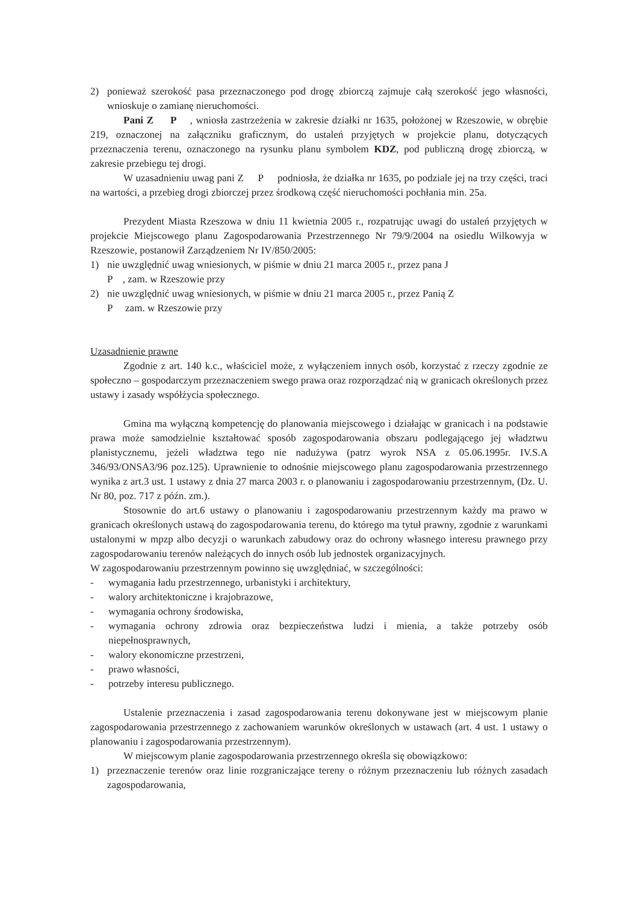2) ponieważ szerokość pasa przeznaczonego pod drogę zbiorczą zajmuje całą szerokość jego własności, wnioskuje o zamianę nieruchomości.
Pani Z P , wniosła zastrzeżenia w zakresie działki nr 1635, położonej w Rzeszowie, w obrębie 219, oznaczonej na załączniku graficznym, do ustaleń przyjętych w projekcie planu, dotyczących przeznaczenia terenu, oznaczonego na rysunku planu symbolem KDZ, pod publiczną drogę zbiorczą, w zakresie przebiegu tej drogi.
W uzasadnieniu uwag pani Z P podniosła, że działka nr 1635, po podziale jej na trzy części, traci na wartości, a przebieg drogi zbiorczej przez środkową część nieruchomości pochłania min. 25a.
Prezydent Miasta Rzeszowa w dniu 11 kwietnia 2005 r., rozpatrując uwagi do ustaleń przyjętych w projekcie Miejscowego planu Zagospodarowania Przestrzennego Nr 79/9/2004 na osiedlu Wilkowyja w Rzeszowie, postanowił Zarządzeniem Nr IV/850/2005:
1) nie uwzględnić uwag wniesionych, w piśmie w dniu 21 marca 2005 r., przez pana J
P , zam. w Rzeszowie przy
2) nie uwzględnić uwag wniesionych, w piśmie w dniu 21 marca 2005 r., przez Panią Z
P zam. w Rzeszowie przy
Uzasadnienie prawne
Zgodnie z art. 140 k.c., właściciel może, z wyłączeniem innych osób, korzystać z rzeczy zgodnie ze społeczno – gospodarczym przeznaczeniem swego prawa oraz rozporządzać nią w granicach określonych przez ustawy i zasady współżycia społecznego.
Gmina ma wyłączną kompetencję do planowania miejscowego i działając w granicach i na podstawie prawa może samodzielnie kształtować sposób zagospodarowania obszaru podlegającego jej władztwu planistycznemu, jeżeli władztwa tego nie nadużywa (patrz wyrok NSA z 05.06.1995r. IV.S.A 346/93/ONSA3/96 poz.125). Uprawnienie to odnośnie miejscowego planu zagospodarowania przestrzennego wynika z art.3 ust. 1 ustawy z dnia 27 marca 2003 r. o planowaniu i zagospodarowaniu przestrzennym, (Dz. U. Nr 80, poz. 717 z późn. zm.).
Stosownie do art.6 ustawy o planowaniu i zagospodarowaniu przestrzennym każdy ma prawo w granicach określonych ustawą do zagospodarowania terenu, do którego ma tytuł prawny, zgodnie z warunkami ustalonymi w mpzp albo decyzji o warunkach zabudowy oraz do ochrony własnego interesu prawnego przy zagospodarowaniu terenów należących do innych osób lub jednostek organizacyjnych.
W zagospodarowaniu przestrzennym powinno się uwzględniać, w szczególności:
- wymagania ładu przestrzennego, urbanistyki i architektury,
- walory architektoniczne i krajobrazowe,
- wymagania ochrony środowiska,
- wymagania ochrony zdrowia oraz bezpieczeństwa ludzi i mienia, a także potrzeby osób niepełnosprawnych,
- walory ekonomiczne przestrzeni,
- prawo własności,
- potrzeby interesu publicznego.
Ustalenie przeznaczenia i zasad zagospodarowania terenu dokonywane jest w miejscowym planie zagospodarowania przestrzennego z zachowaniem warunków określonych w ustawach (art. 4 ust. 1 ustawy o planowaniu i zagospodarowania przestrzennym).
W miejscowym planie zagospodarowania przestrzennego określa się obowiązkowo:
1) przeznaczenie terenów oraz linie rozgraniczające tereny o różnym przeznaczeniu lub różnych zasadach zagospodarowania,